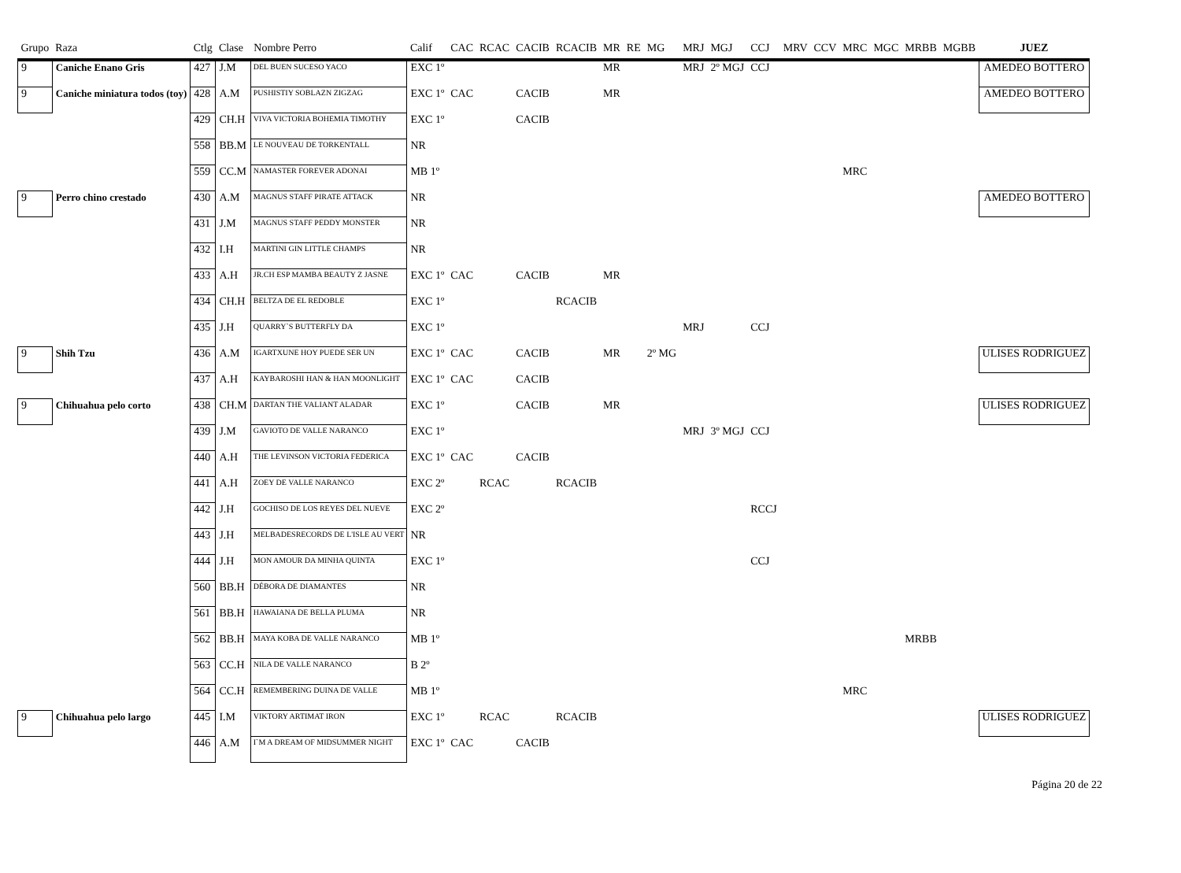| Grupo | Raza | Ctlg | Clase | Nombre Perro | Calif | CAC | RCAC | CACIB | RCACIB | MR | RE | MG | MRJ | MGJ | CCJ | MRV | CCV | MRC | MGC | MRBB | MGBB | JUEZ |
| --- | --- | --- | --- | --- | --- | --- | --- | --- | --- | --- | --- | --- | --- | --- | --- | --- | --- | --- | --- | --- | --- | --- |
| 9 | Caniche Enano Gris | 427 | J.M | DEL BUEN SUCESO YACO | EXC 1º | | | | | MR | | | MRJ | 2º MGJ | CCJ | | | | | | | AMEDEO BOTTERO |
| 9 | Caniche miniatura todos (toy) | 428 | A.M | PUSHISTIY SOBLAZN ZIGZAG | EXC 1º | CAC | | CACIB | | MR | | | | | | | | | | | | AMEDEO BOTTERO |
| | | 429 | CH.H | VIVA VICTORIA BOHEMIA TIMOTHY | EXC 1º | | | CACIB | | | | | | | | | | | | | | |
| | | 558 | BB.M | LE NOUVEAU DE TORKENTALL | NR | | | | | | | | | | | | | | | | | |
| | | 559 | CC.M | NAMASTER FOREVER ADONAI | MB 1º | | | | | | | | | | | | | MRC | | | | |
| 9 | Perro chino crestado | 430 | A.M | MAGNUS STAFF PIRATE ATTACK | NR | | | | | | | | | | | | | | | | | AMEDEO BOTTERO |
| | | 431 | J.M | MAGNUS STAFF PEDDY MONSTER | NR | | | | | | | | | | | | | | | | | |
| | | 432 | I.H | MARTINI GIN LITTLE CHAMPS | NR | | | | | | | | | | | | | | | | | |
| | | 433 | A.H | JR.CH ESP MAMBA BEAUTY Z JASNE | EXC 1º | CAC | | CACIB | | MR | | | | | | | | | | | | |
| | | 434 | CH.H | BELTZA DE EL REDOBLE | EXC 1º | | | | RCACIB | | | | | | | | | | | | | |
| | | 435 | J.H | QUARRY`S BUTTERFLY DA | EXC 1º | | | | | | | | MRJ | | CCJ | | | | | | | |
| 9 | Shih Tzu | 436 | A.M | IGARTXUNE HOY PUEDE SER UN | EXC 1º | CAC | | CACIB | | MR | | 2º MG | | | | | | | | | | ULISES RODRIGUEZ |
| | | 437 | A.H | KAYBAROSHI HAN & HAN MOONLIGHT | EXC 1º | CAC | | CACIB | | | | | | | | | | | | | | |
| 9 | Chihuahua pelo corto | 438 | CH.M | DARTAN THE VALIANT ALADAR | EXC 1º | | | CACIB | | MR | | | | | | | | | | | | ULISES RODRIGUEZ |
| | | 439 | J.M | GAVIOTO DE VALLE NARANCO | EXC 1º | | | | | | | | MRJ | 3º MGJ | CCJ | | | | | | | |
| | | 440 | A.H | THE LEVINSON VICTORIA FEDERICA | EXC 1º | CAC | | CACIB | | | | | | | | | | | | | | |
| | | 441 | A.H | ZOEY DE VALLE NARANCO | EXC 2º | | RCAC | | RCACIB | | | | | | | | | | | | | |
| | | 442 | J.H | GOCHISO DE LOS REYES DEL NUEVE | EXC 2º | | | | | | | | | | RCCJ | | | | | | | |
| | | 443 | J.H | MELBADESRECORDS DE L'ISLE AU VERT | NR | | | | | | | | | | | | | | | | | |
| | | 444 | J.H | MON AMOUR DA MINHA QUINTA | EXC 1º | | | | | | | | | | CCJ | | | | | | | |
| | | 560 | BB.H | DÉBORA DE DIAMANTES | NR | | | | | | | | | | | | | | | | | |
| | | 561 | BB.H | HAWAIANA DE BELLA PLUMA | NR | | | | | | | | | | | | | | | | | |
| | | 562 | BB.H | MAYA KOBA DE VALLE NARANCO | MB 1º | | | | | | | | | | | | | | | MRBB | | |
| | | 563 | CC.H | NILA DE VALLE NARANCO | B 2º | | | | | | | | | | | | | | | | | |
| | | 564 | CC.H | REMEMBERING DUINA DE VALLE | MB 1º | | | | | | | | | | | | | MRC | | | | |
| 9 | Chihuahua pelo largo | 445 | I.M | VIKTORY ARTIMAT IRON | EXC 1º | | RCAC | | RCACIB | | | | | | | | | | | | | ULISES RODRIGUEZ |
| | | 446 | A.M | I`M A DREAM OF MIDSUMMER NIGHT | EXC 1º | CAC | | CACIB | | | | | | | | | | | | | | |
Página 20 de 22